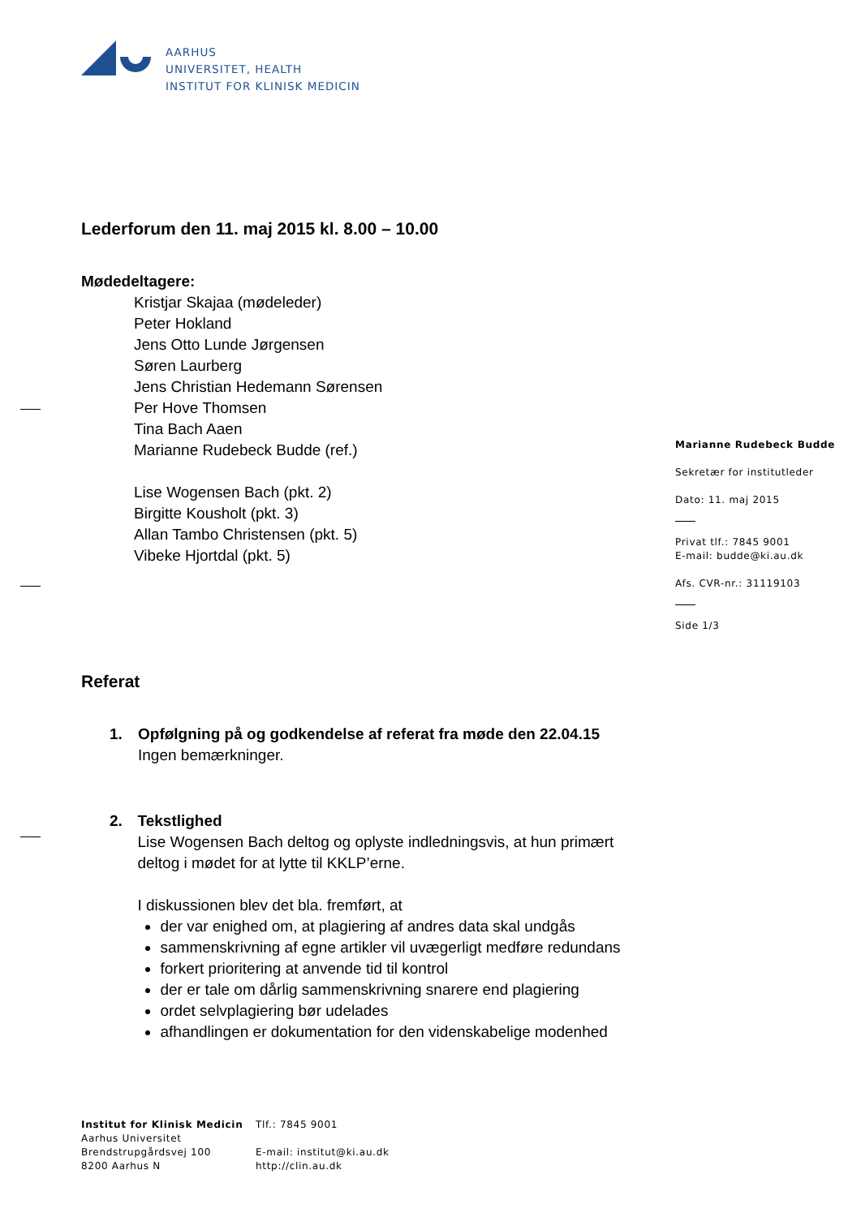AARHUS
UNIVERSITET, HEALTH
INSTITUT FOR KLINISK MEDICIN
Lederforum den 11. maj 2015 kl. 8.00 – 10.00
Mødedeltagere:
Kristjar Skajaa (mødeleder)
Peter Hokland
Jens Otto Lunde Jørgensen
Søren Laurberg
Jens Christian Hedemann Sørensen
Per Hove Thomsen
Tina Bach Aaen
Marianne Rudebeck Budde (ref.)
Lise Wogensen Bach (pkt. 2)
Birgitte Kousholt (pkt. 3)
Allan Tambo Christensen (pkt. 5)
Vibeke Hjortdal (pkt. 5)
Referat
1. Opfølgning på og godkendelse af referat fra møde den 22.04.15
Ingen bemærkninger.
2. Tekstlighed
Lise Wogensen Bach deltog og oplyste indledningsvis, at hun primært deltog i mødet for at lytte til KKLP’erne.
I diskussionen blev det bla. fremført, at
der var enighed om, at plagiering af andres data skal undgås
sammenskrivning af egne artikler vil uvægerligt medføre redundans
forkert prioritering at anvende tid til kontrol
der er tale om dårlig sammenskrivning snarere end plagiering
ordet selvplagiering bør udelades
afhandlingen er dokumentation for den videnskabelige modenhed
Marianne Rudebeck Budde
Sekretær for institutleder
Dato: 11. maj 2015
Privat tlf.: 7845 9001
E-mail: budde@ki.au.dk
Afs. CVR-nr.: 31119103
Side 1/3
Institut for Klinisk Medicin
Aarhus Universitet
Brendstrupgårdsvej 100
8200 Aarhus N
Tlf.: 7845 9001
E-mail: institut@ki.au.dk
http://clin.au.dk